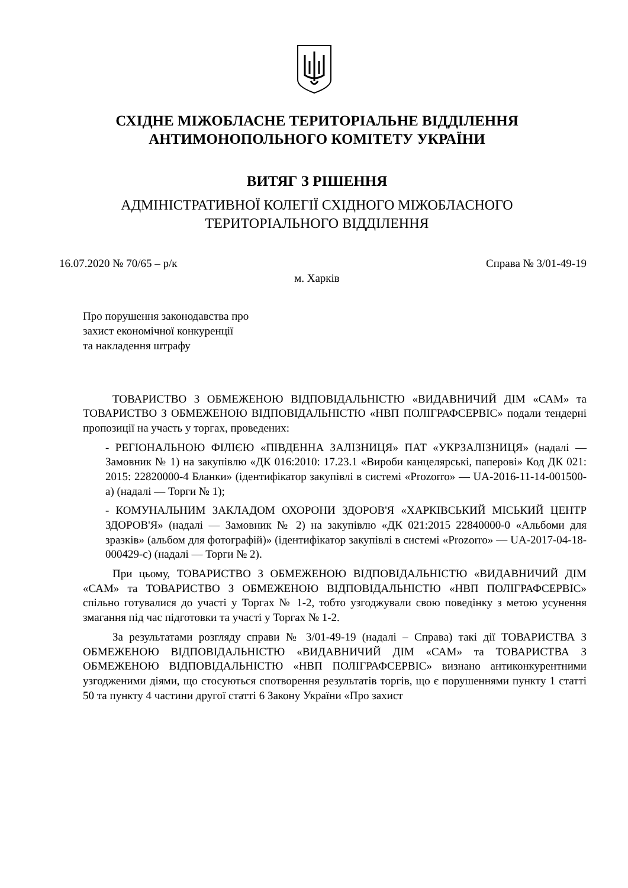СХІДНЕ МІЖОБЛАСНЕ ТЕРИТОРІАЛЬНЕ ВІДДІЛЕННЯ
АНТИМОНОПОЛЬНОГО КОМІТЕТУ УКРАЇНИ
ВИТЯГ З РІШЕННЯ
АДМІНІСТРАТИВНОЇ КОЛЕГІЇ СХІДНОГО МІЖОБЛАСНОГО
ТЕРИТОРІАЛЬНОГО ВІДДІЛЕННЯ
16.07.2020 № 70/65 – р/к Справа № 3/01-49-19
м. Харків
Про порушення законодавства про
захист економічної конкуренції
та накладення штрафу
ТОВАРИСТВО З ОБМЕЖЕНОЮ ВІДПОВІДАЛЬНІСТЮ «ВИДАВНИЧИЙ ДІМ «САМ» та ТОВАРИСТВО З ОБМЕЖЕНОЮ ВІДПОВІДАЛЬНІСТЮ «НВП ПОЛІГРАФСЕРВІС» подали тендерні пропозиції на участь у торгах, проведених:
- РЕГІОНАЛЬНОЮ ФІЛІЄЮ «ПІВДЕННА ЗАЛІЗНИЦЯ» ПАТ «УКРЗАЛІЗНИЦЯ» (надалі — Замовник № 1) на закупівлю «ДК 016:2010: 17.23.1 «Вироби канцелярські, паперові» Код ДК 021: 2015: 22820000-4 Бланки» (ідентифікатор закупівлі в системі «Prozorro» — UA-2016-11-14-001500-a) (надалі — Торги № 1);
- КОМУНАЛЬНИМ ЗАКЛАДОМ ОХОРОНИ ЗДОРОВ'Я «ХАРКІВСЬКИЙ МІСЬКИЙ ЦЕНТР ЗДОРОВ'Я» (надалі — Замовник № 2) на закупівлю «ДК 021:2015 22840000-0 «Альбоми для зразків» (альбом для фотографій)» (ідентифікатор закупівлі в системі «Prozorro» — UA-2017-04-18-000429-c) (надалі — Торги № 2).
При цьому, ТОВАРИСТВО З ОБМЕЖЕНОЮ ВІДПОВІДАЛЬНІСТЮ «ВИДАВНИЧИЙ ДІМ «САМ» та ТОВАРИСТВО З ОБМЕЖЕНОЮ ВІДПОВІДАЛЬНІСТЮ «НВП ПОЛІГРАФСЕРВІС» спільно готувалися до участі у Торгах № 1-2, тобто узгоджували свою поведінку з метою усунення змагання під час підготовки та участі у Торгах № 1-2.
За результатами розгляду справи № 3/01-49-19 (надалі – Справа) такі дії ТОВАРИСТВА З ОБМЕЖЕНОЮ ВІДПОВІДАЛЬНІСТЮ «ВИДАВНИЧИЙ ДІМ «САМ» та ТОВАРИСТВА З ОБМЕЖЕНОЮ ВІДПОВІДАЛЬНІСТЮ «НВП ПОЛІГРАФСЕРВІС» визнано антиконкурентними узгодженими діями, що стосуються спотворення результатів торгів, що є порушеннями пункту 1 статті 50 та пункту 4 частини другої статті 6 Закону України «Про захист